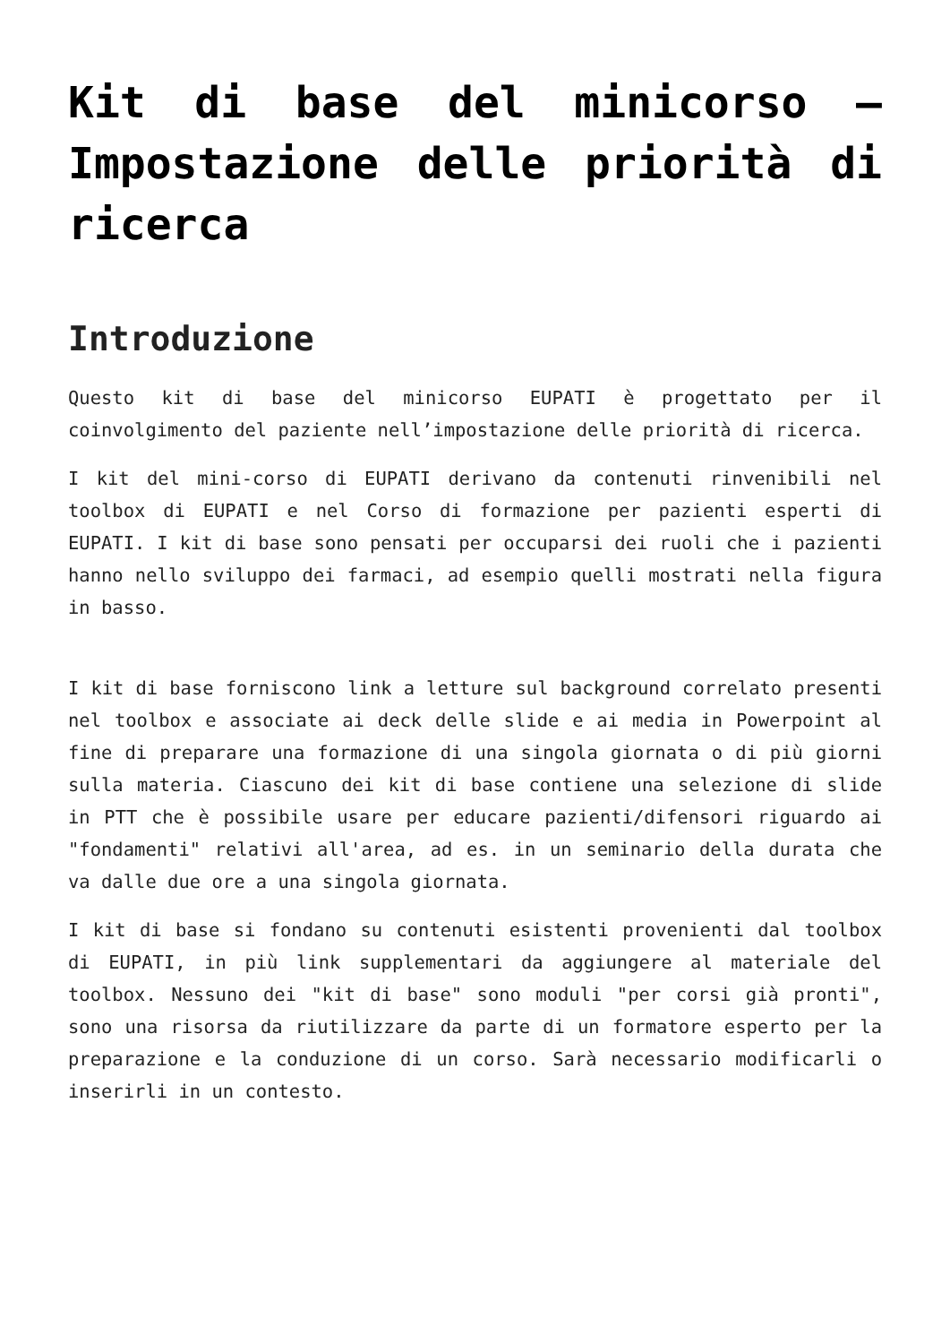Kit di base del minicorso – Impostazione delle priorità di ricerca
Introduzione
Questo kit di base del minicorso EUPATI è progettato per il coinvolgimento del paziente nell’impostazione delle priorità di ricerca.
I kit del mini-corso di EUPATI derivano da contenuti rinvenibili nel toolbox di EUPATI e nel Corso di formazione per pazienti esperti di EUPATI. I kit di base sono pensati per occuparsi dei ruoli che i pazienti hanno nello sviluppo dei farmaci, ad esempio quelli mostrati nella figura in basso.
I kit di base forniscono link a letture sul background correlato presenti nel toolbox e associate ai deck delle slide e ai media in Powerpoint al fine di preparare una formazione di una singola giornata o di più giorni sulla materia. Ciascuno dei kit di base contiene una selezione di slide in PTT che è possibile usare per educare pazienti/difensori riguardo ai "fondamenti" relativi all'area, ad es. in un seminario della durata che va dalle due ore a una singola giornata.
I kit di base si fondano su contenuti esistenti provenienti dal toolbox di EUPATI, in più link supplementari da aggiungere al materiale del toolbox. Nessuno dei "kit di base" sono moduli "per corsi già pronti", sono una risorsa da riutilizzare da parte di un formatore esperto per la preparazione e la conduzione di un corso. Sarà necessario modificarli o inserirli in un contesto.